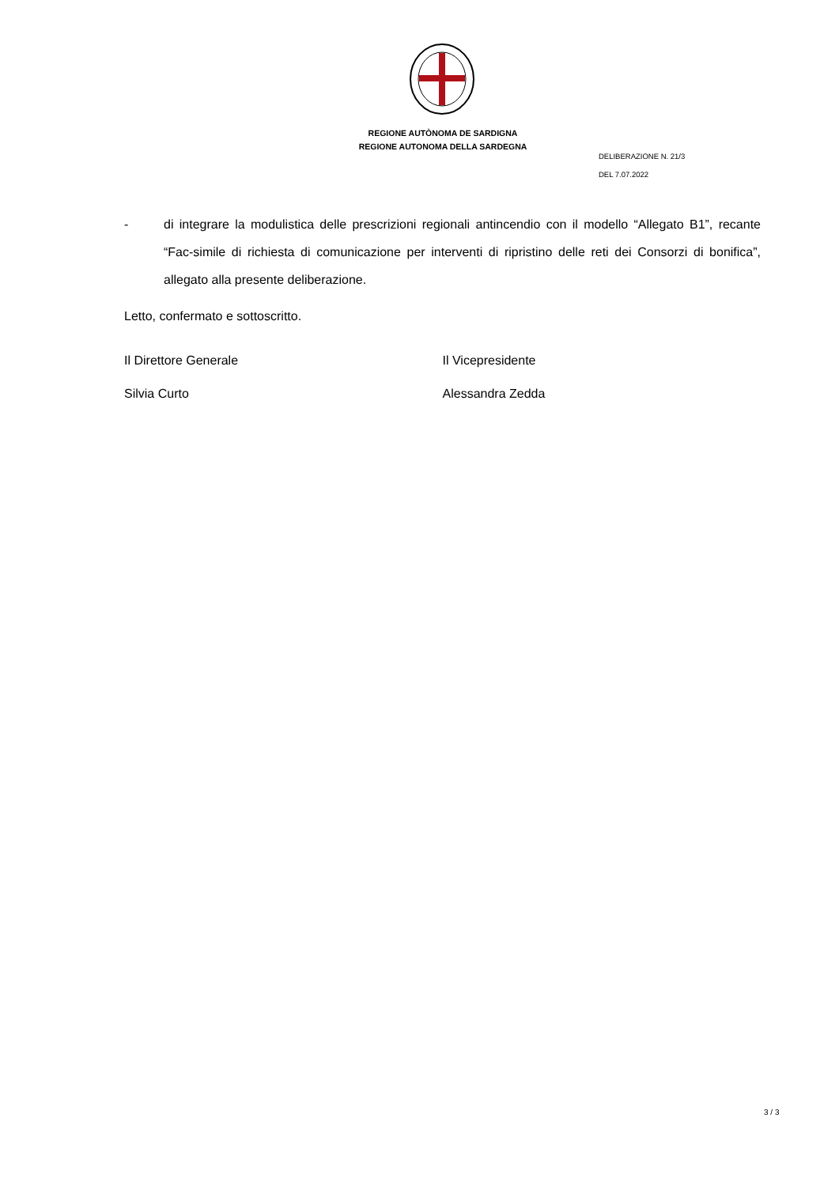REGIONE AUTÒNOMA DE SARDIGNA
REGIONE AUTONOMA DELLA SARDEGNA
DELIBERAZIONE N. 21/3
DEL 7.07.2022
- di integrare la modulistica delle prescrizioni regionali antincendio con il modello “Allegato B1”, recante “Fac-simile di richiesta di comunicazione per interventi di ripristino delle reti dei Consorzi di bonifica”, allegato alla presente deliberazione.
Letto, confermato e sottoscritto.
Il Direttore Generale Il Vicepresidente
Silvia Curto Alessandra Zedda
3 / 3